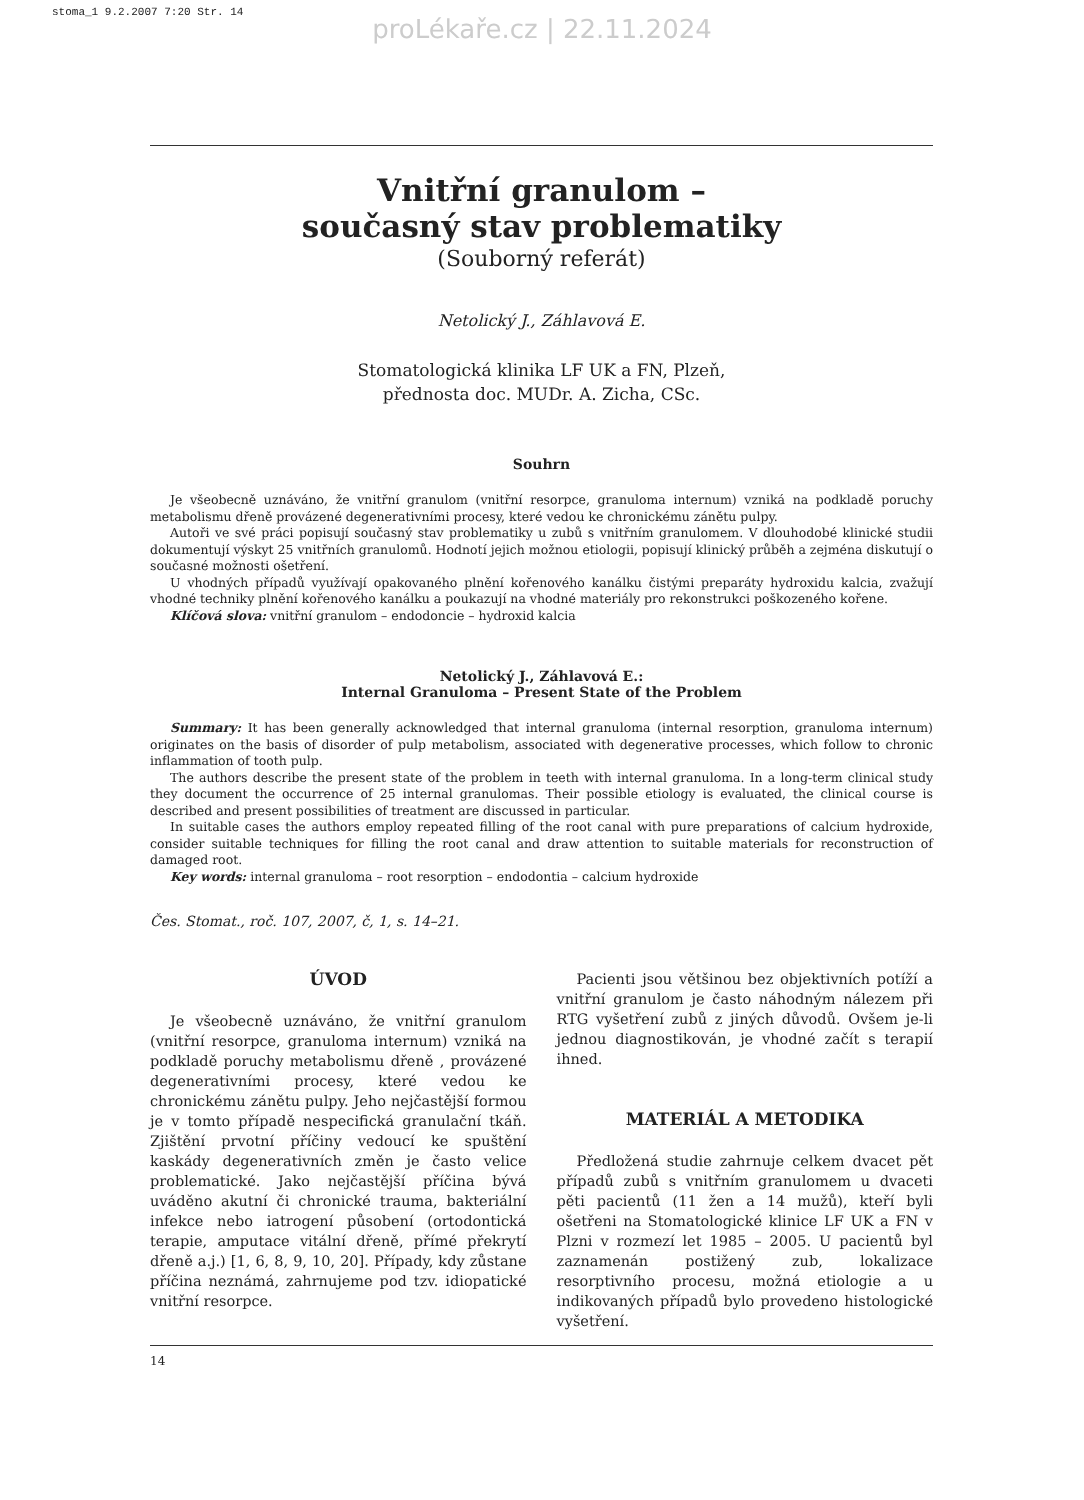stoma_1 9.2.2007 7:20 Str. 14
proLékaře.cz | 22.11.2024
Vnitřní granulom –
současný stav problematiky
(Souborný referát)
Netolický J., Záhlavová E.
Stomatologická klinika LF UK a FN, Plzeň,
přednosta doc. MUDr. A. Zicha, CSc.
Souhrn
Je všeobecně uznáváno, že vnitřní granulom (vnitřní resorpce, granuloma internum) vzniká na podkladě poruchy metabolismu dřeně provázené degenerativními procesy, které vedou ke chronickému zánětu pulpy.
Autoři ve své práci popisují současný stav problematiky u zubů s vnitřním granulomem. V dlouhodobé klinické studii dokumentují výskyt 25 vnitřních granulomů. Hodnotí jejich možnou etiologii, popisují klinický průběh a zejména diskutují o současné možnosti ošetření.
U vhodných případů využívají opakovaného plnění kořenového kanálku čistými preparáty hydroxidu kalcia, zvažují vhodné techniky plnění kořenového kanálku a poukazují na vhodné materiály pro rekonstrukci poškozeného kořene.
Klíčová slova: vnitřní granulom – endodoncie – hydroxid kalcia
Netolický J., Záhlavová E.:
Internal Granuloma – Present State of the Problem
Summary: It has been generally acknowledged that internal granuloma (internal resorption, granuloma internum) originates on the basis of disorder of pulp metabolism, associated with degenerative processes, which follow to chronic inflammation of tooth pulp.
The authors describe the present state of the problem in teeth with internal granuloma. In a long-term clinical study they document the occurrence of 25 internal granulomas. Their possible etiology is evaluated, the clinical course is described and present possibilities of treatment are discussed in particular.
In suitable cases the authors employ repeated filling of the root canal with pure preparations of calcium hydroxide, consider suitable techniques for filling the root canal and draw attention to suitable materials for reconstruction of damaged root.
Key words: internal granuloma – root resorption – endodontia – calcium hydroxide
Čes. Stomat., roč. 107, 2007, č, 1, s. 14–21.
ÚVOD
Je všeobecně uznáváno, že vnitřní granulom (vnitřní resorpce, granuloma internum) vzniká na podkladě poruchy metabolismu dřeně , provázené degenerativními procesy, které vedou ke chronickému zánětu pulpy. Jeho nejčastější formou je v tomto případě nespecifická granulační tkáň. Zjištění prvotní příčiny vedoucí ke spuštění kaskády degenerativních změn je často velice problematické. Jako nejčastější příčina bývá uváděno akutní či chronické trauma, bakteriální infekce nebo iatrogení působení (ortodontická terapie, amputace vitální dřeně, přímé překrytí dřeně a.j.) [1, 6, 8, 9, 10, 20]. Případy, kdy zůstane příčina neznámá, zahrnujeme pod tzv. idiopatické vnitřní resorpce.
Pacienti jsou většinou bez objektivních potíží a vnitřní granulom je často náhodným nálezem při RTG vyšetření zubů z jiných důvodů. Ovšem je-li jednou diagnostikován, je vhodné začít s terapií ihned.
MATERIÁL A METODIKA
Předložená studie zahrnuje celkem dvacet pět případů zubů s vnitřním granulomem u dvaceti pěti pacientů (11 žen a 14 mužů), kteří byli ošetřeni na Stomatologické klinice LF UK a FN v Plzni v rozmezí let 1985 – 2005. U pacientů byl zaznamenán postižený zub, lokalizace resorptivního procesu, možná etiologie a u indikovaných případů bylo provedeno histologické vyšetření.
14